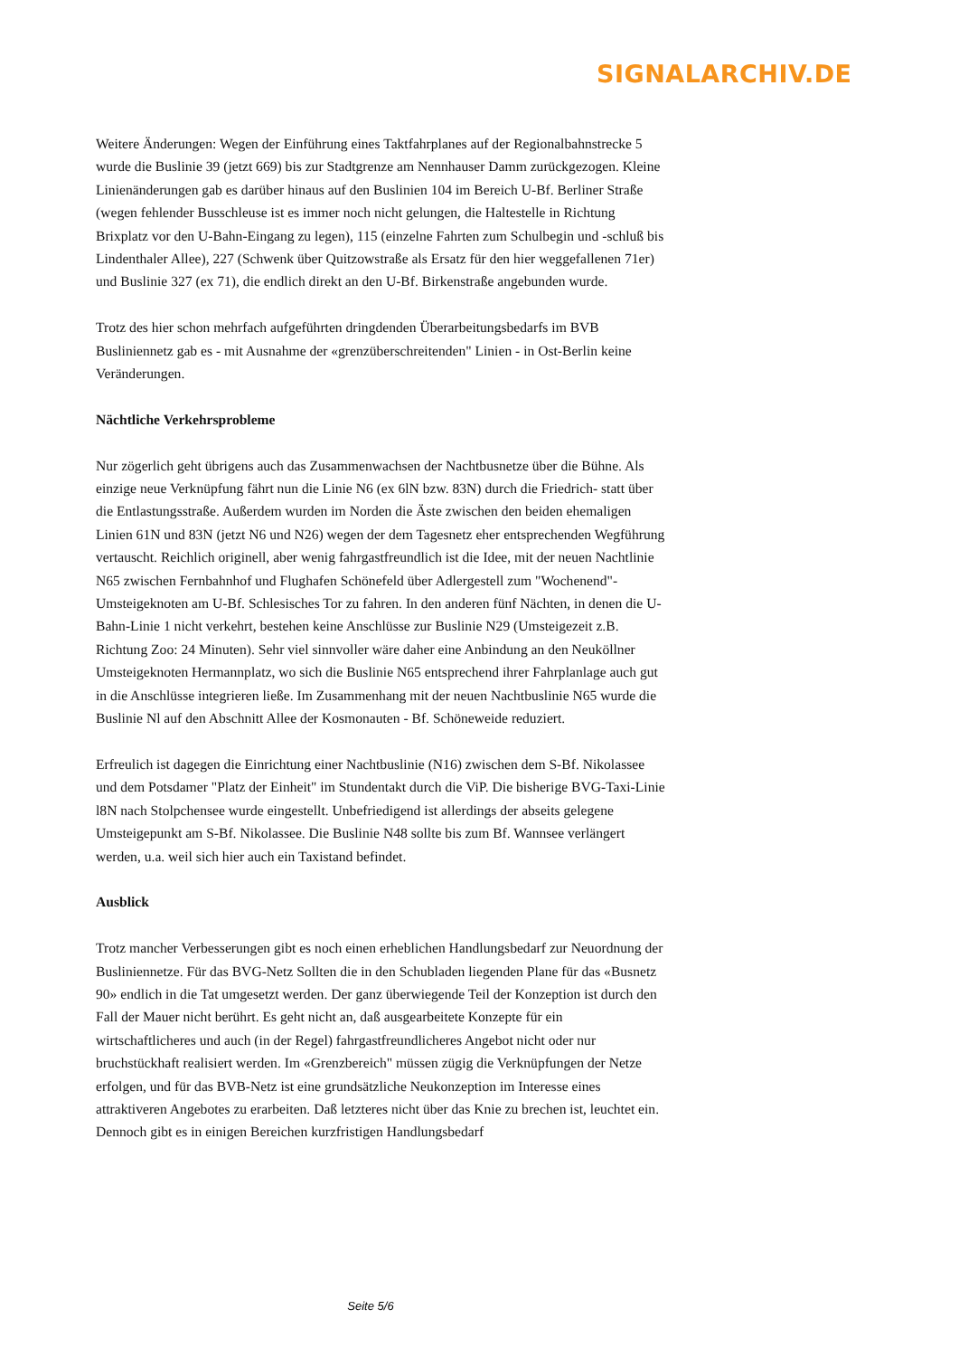SIGNALARCHIV.DE
Weitere Änderungen: Wegen der Einführung eines Taktfahrplanes auf der Regionalbahnstrecke 5 wurde die Buslinie 39 (jetzt 669) bis zur Stadtgrenze am Nennhauser Damm zurückgezogen. Kleine Linienänderungen gab es darüber hinaus auf den Buslinien 104 im Bereich U-Bf. Berliner Straße (wegen fehlender Busschleuse ist es immer noch nicht gelungen, die Haltestelle in Richtung Brixplatz vor den U-Bahn-Eingang zu legen), 115 (einzelne Fahrten zum Schulbegin und -schluß bis Lindenthaler Allee), 227 (Schwenk über Quitzowstraße als Ersatz für den hier weggefallenen 71er) und Buslinie 327 (ex 71), die endlich direkt an den U-Bf. Birkenstraße angebunden wurde.
Trotz des hier schon mehrfach aufgeführten dringdenden Überarbeitungsbedarfs im BVB Busliniennetz gab es - mit Ausnahme der «grenzüberschreitenden" Linien - in Ost-Berlin keine Veränderungen.
Nächtliche Verkehrsprobleme
Nur zögerlich geht übrigens auch das Zusammenwachsen der Nachtbusnetze über die Bühne. Als einzige neue Verknüpfung fährt nun die Linie N6 (ex 6lN bzw. 83N) durch die Friedrich- statt über die Entlastungsstraße. Außerdem wurden im Norden die Äste zwischen den beiden ehemaligen Linien 61N und 83N (jetzt N6 und N26) wegen der dem Tagesnetz eher entsprechenden Wegführung vertauscht. Reichlich originell, aber wenig fahrgastfreundlich ist die Idee, mit der neuen Nachtlinie N65 zwischen Fernbahnhof und Flughafen Schönefeld über Adlergestell zum "Wochenend"-Umsteigeknoten am U-Bf. Schlesisches Tor zu fahren. In den anderen fünf Nächten, in denen die U-Bahn-Linie 1 nicht verkehrt, bestehen keine Anschlüsse zur Buslinie N29 (Umsteigezeit z.B. Richtung Zoo: 24 Minuten). Sehr viel sinnvoller wäre daher eine Anbindung an den Neuköllner Umsteigeknoten Hermannplatz, wo sich die Buslinie N65 entsprechend ihrer Fahrplanlage auch gut in die Anschlüsse integrieren ließe. Im Zusammenhang mit der neuen Nachtbuslinie N65 wurde die Buslinie Nl auf den Abschnitt Allee der Kosmonauten - Bf. Schöneweide reduziert.
Erfreulich ist dagegen die Einrichtung einer Nachtbuslinie (N16) zwischen dem S-Bf. Nikolassee und dem Potsdamer "Platz der Einheit" im Stundentakt durch die ViP. Die bisherige BVG-Taxi-Linie l8N nach Stolpchensee wurde eingestellt. Unbefriedigend ist allerdings der abseits gelegene Umsteigepunkt am S-Bf. Nikolassee. Die Buslinie N48 sollte bis zum Bf. Wannsee verlängert werden, u.a. weil sich hier auch ein Taxistand befindet.
Ausblick
Trotz mancher Verbesserungen gibt es noch einen erheblichen Handlungsbedarf zur Neuordnung der Busliniennetze. Für das BVG-Netz Sollten die in den Schubladen liegenden Plane für das «Busnetz 90» endlich in die Tat umgesetzt werden. Der ganz überwiegende Teil der Konzeption ist durch den Fall der Mauer nicht berührt. Es geht nicht an, daß ausgearbeitete Konzepte für ein wirtschaftlicheres und auch (in der Regel) fahrgastfreundlicheres Angebot nicht oder nur bruchstückhaft realisiert werden. Im «Grenzbereich" müssen zügig die Verknüpfungen der Netze erfolgen, und für das BVB-Netz ist eine grundsätzliche Neukonzeption im Interesse eines attraktiveren Angebotes zu erarbeiten. Daß letzteres nicht über das Knie zu brechen ist, leuchtet ein. Dennoch gibt es in einigen Bereichen kurzfristigen Handlungsbedarf
Seite 5/6